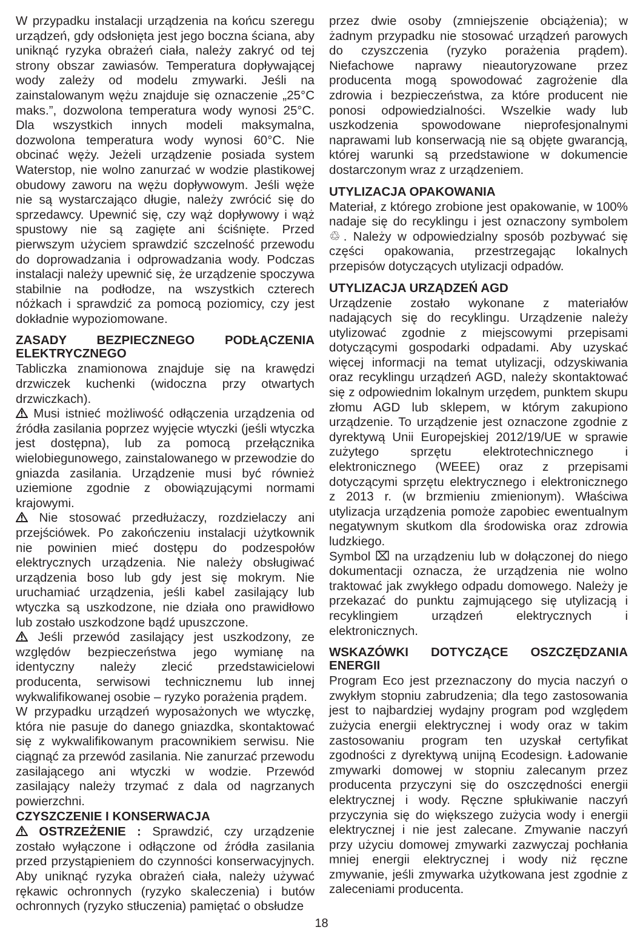W przypadku instalacji urządzenia na końcu szeregu urządzeń, gdy odsłonięta jest jego boczna ściana, aby uniknąć ryzyka obrażeń ciała, należy zakryć od tej strony obszar zawiasów. Temperatura dopływającej wody zależy od modelu zmywarki. Jeśli na zainstalowanym wężu znajduje się oznaczenie „25°C maks.”, dozwolona temperatura wody wynosi 25°C. Dla wszystkich innych modeli maksymalna, dozwolona temperatura wody wynosi 60°C. Nie obcinać węży. Jeżeli urządzenie posiada system Waterstop, nie wolno zanurzać w wodzie plastikowej obudowy zaworu na wężu dopływowym. Jeśli węże nie są wystarczająco długie, należy zwrócić się do sprzedawcy. Upewnić się, czy wąż dopływowy i wąż spustowy nie są zagięte ani ściśnięte. Przed pierwszym użyciem sprawdzić szczelność przewodu do doprowadzania i odprowadzania wody. Podczas instalacji należy upewnić się, że urządzenie spoczywa stabilnie na podłodze, na wszystkich czterech nóżkach i sprawdzić za pomocą poziomicy, czy jest dokładnie wypoziomowane.
ZASADY BEZPIECZNEGO PODŁĄCZENIA ELEKTRYCZNEGO
Tabliczka znamionowa znajduje się na krawędzi drzwiczek kuchenki (widoczna przy otwartych drzwiczkach).
Musi istnieć możliwość odłączenia urządzenia od źródła zasilania poprzez wyjęcie wtyczki (jeśli wtyczka jest dostępna), lub za pomocą przełącznika wielobiegunowego, zainstalowanego w przewodzie do gniazda zasilania. Urządzenie musi być również uziemione zgodnie z obowiązującymi normami krajowymi.
Nie stosować przedłużaczy, rozdzielaczy ani przejściówek. Po zakończeniu instalacji użytkownik nie powinien mieć dostępu do podzespołów elektrycznych urządzenia. Nie należy obsługiwać urządzenia boso lub gdy jest się mokrym. Nie uruchamiać urządzenia, jeśli kabel zasilający lub wtyczka są uszkodzone, nie działa ono prawidłowo lub zostało uszkodzone bądź upuszczone.
Jeśli przewód zasilający jest uszkodzony, ze względów bezpieczeństwa jego wymianę na identyczny należy zlecić przedstawicielowi producenta, serwisowi technicznemu lub innej wykwalifikowanej osobie – ryzyko porażenia prądem.
W przypadku urządzeń wyposażonych we wtyczkę, która nie pasuje do danego gniazdka, skontaktować się z wykwalifikowanym pracownikiem serwisu. Nie ciągnąć za przewód zasilania. Nie zanurzać przewodu zasilającego ani wtyczki w wodzie. Przewód zasilający należy trzymać z dala od nagrzanych powierzchni.
CZYSZCZENIE I KONSERWACJA
OSTRZEŻENIE : Sprawdzić, czy urządzenie zostało wyłączone i odłączone od źródła zasilania przed przystąpieniem do czynności konserwacyjnych. Aby uniknąć ryzyka obrażeń ciała, należy używać rękawic ochronnych (ryzyko skaleczenia) i butów ochronnych (ryzyko stłuczenia) pamiętać o obsłudze
przez dwie osoby (zmniejszenie obciążenia); w żadnym przypadku nie stosować urządzeń parowych do czyszczenia (ryzyko porażenia prądem). Niefachowe naprawy nieautoryzowane przez producenta mogą spowodować zagrożenie dla zdrowia i bezpieczeństwa, za które producent nie ponosi odpowiedzialności. Wszelkie wady lub uszkodzenia spowodowane nieprofesjonalnymi naprawami lub konserwacją nie są objęte gwarancją, której warunki są przedstawione w dokumencie dostarczonym wraz z urządzeniem.
UTYLIZACJA OPAKOWANIA
Materiał, z którego zrobione jest opakowanie, w 100% nadaje się do recyklingu i jest oznaczony symbolem ♲. Należy w odpowiedzialny sposób pozbywać się części opakowania, przestrzegając lokalnych przepisów dotyczących utylizacji odpadów.
UTYLIZACJA URZĄDZEŃ AGD
Urządzenie zostało wykonane z materiałów nadających się do recyklingu. Urządzenie należy utylizować zgodnie z miejscowymi przepisami dotyczącymi gospodarki odpadami. Aby uzyskać więcej informacji na temat utylizacji, odzyskiwania oraz recyklingu urządzeń AGD, należy skontaktować się z odpowiednim lokalnym urzędem, punktem skupu złomu AGD lub sklepem, w którym zakupiono urządzenie. To urządzenie jest oznaczone zgodnie z dyrektywą Unii Europejskiej 2012/19/UE w sprawie zużytego sprzętu elektrotechnicznego i elektronicznego (WEEE) oraz z przepisami dotyczącymi sprzętu elektrycznego i elektronicznego z 2013 r. (w brzmieniu zmienionym). Właściwa utylizacja urządzenia pomoże zapobiec ewentualnym negatywnym skutkom dla środowiska oraz zdrowia ludzkiego.
Symbol ⌧ na urządzeniu lub w dołączonej do niego dokumentacji oznacza, że urządzenia nie wolno traktować jak zwykłego odpadu domowego. Należy je przekazać do punktu zajmującego się utylizacją i recyklingiem urządzeń elektrycznych i elektronicznych.
WSKAZÓWKI DOTYCZĄCE OSZCZĘDZANIA ENERGII
Program Eco jest przeznaczony do mycia naczyń o zwykłym stopniu zabrudzenia; dla tego zastosowania jest to najbardziej wydajny program pod względem zużycia energii elektrycznej i wody oraz w takim zastosowaniu program ten uzyskał certyfikat zgodności z dyrektywą unijną Ecodesign. Ładowanie zmywarki domowej w stopniu zalecanym przez producenta przyczyni się do oszczędności energii elektrycznej i wody. Ręczne spłukiwanie naczyń przyczynia się do większego zużycia wody i energii elektrycznej i nie jest zalecane. Zmywanie naczyń przy użyciu domowej zmywarki zazwyczaj pochłania mniej energii elektrycznej i wody niż ręczne zmywanie, jeśli zmywarka użytkowana jest zgodnie z zaleceniami producenta.
18